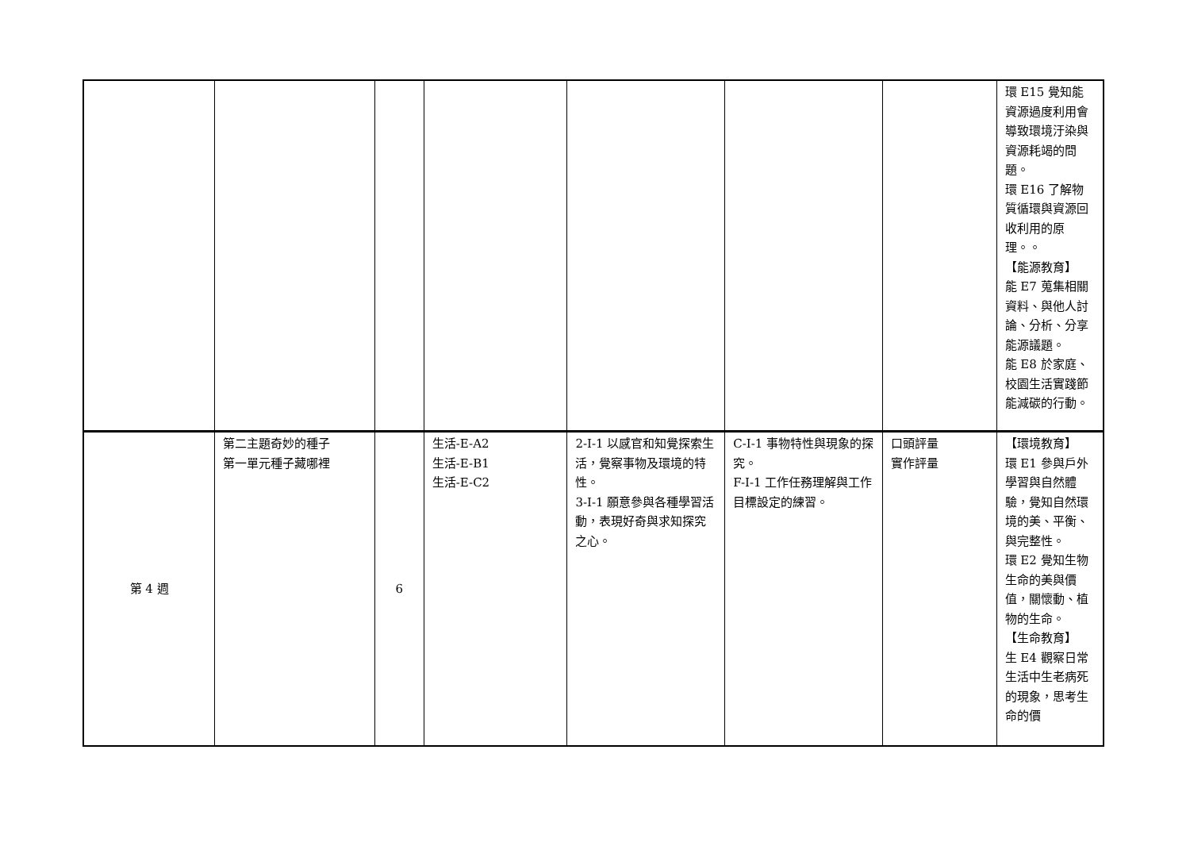| | | | | | | | 環 E15 覺知能資源過度利用會導致環境汙染與資源耗竭的問題。 環 E16 了解物質循環與資源回收利用的原理。。 【能源教育】 能 E7 蒐集相關資料、與他人討論、分析、分享能源議題。 能 E8 於家庭、校園生活實踐節能減碳的行動。 |
| 第 4 週 | 第二主題奇妙的種子 第一單元種子藏哪裡 | 6 | 生活-E-A2 生活-E-B1 生活-E-C2 | 2-I-1 以感官和知覺探索生活，覺察事物及環境的特性。 3-I-1 願意參與各種學習活動，表現好奇與求知探究之心。 | C-I-1 事物特性與現象的探究。 F-I-1 工作任務理解與工作目標設定的練習。 | 口頭評量 實作評量 | 【環境教育】 環 E1 參與戶外學習與自然體驗，覺知自然環境的美、平衡、與完整性。 環 E2 覺知生物生命的美與價值，關懷動、植物的生命。 【生命教育】 生 E4 觀察日常生活中生老病死的現象，思考生命的價 |